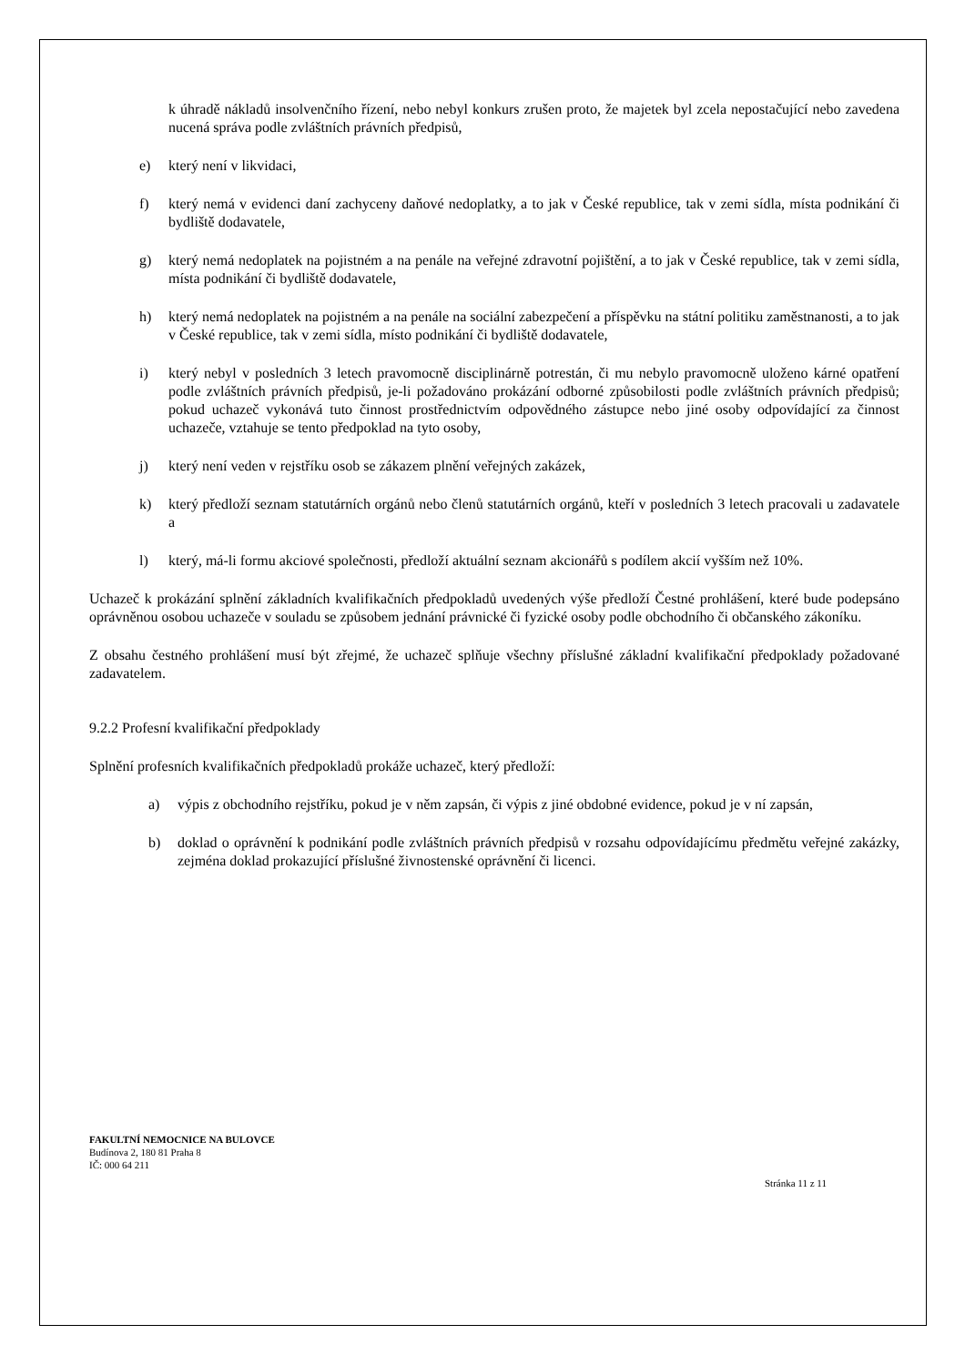k úhradě nákladů insolvenčního řízení, nebo nebyl konkurs zrušen proto, že majetek byl zcela nepostačující nebo zavedena nucená správa podle zvláštních právních předpisů,
e) který není v likvidaci,
f) který nemá v evidenci daní zachyceny daňové nedoplatky, a to jak v České republice, tak v zemi sídla, místa podnikání či bydliště dodavatele,
g) který nemá nedoplatek na pojistném a na penále na veřejné zdravotní pojištění, a to jak v České republice, tak v zemi sídla, místa podnikání či bydliště dodavatele,
h) který nemá nedoplatek na pojistném a na penále na sociální zabezpečení a příspěvku na státní politiku zaměstnanosti, a to jak v České republice, tak v zemi sídla, místo podnikání či bydliště dodavatele,
i) který nebyl v posledních 3 letech pravomocně disciplinárně potrestán, či mu nebylo pravomocně uloženo kárné opatření podle zvláštních právních předpisů, je-li požadováno prokázání odborné způsobilosti podle zvláštních právních předpisů; pokud uchazeč vykonává tuto činnost prostřednictvím odpovědného zástupce nebo jiné osoby odpovídající za činnost uchazeče, vztahuje se tento předpoklad na tyto osoby,
j) který není veden v rejstříku osob se zákazem plnění veřejných zakázek,
k) který předloží seznam statutárních orgánů nebo členů statutárních orgánů, kteří v posledních 3 letech pracovali u zadavatele a
l) který, má-li formu akciové společnosti, předloží aktuální seznam akcionářů s podílem akcií vyšším než 10%.
Uchazeč k prokázání splnění základních kvalifikačních předpokladů uvedených výše předloží Čestné prohlášení, které bude podepsáno oprávněnou osobou uchazeče v souladu se způsobem jednání právnické či fyzické osoby podle obchodního či občanského zákoníku.
Z obsahu čestného prohlášení musí být zřejmé, že uchazeč splňuje všechny příslušné základní kvalifikační předpoklady požadované zadavatelem.
9.2.2 Profesní kvalifikační předpoklady
Splnění profesních kvalifikačních předpokladů prokáže uchazeč, který předloží:
a) výpis z obchodního rejstříku, pokud je v něm zapsán, či výpis z jiné obdobné evidence, pokud je v ní zapsán,
b) doklad o oprávnění k podnikání podle zvláštních právních předpisů v rozsahu odpovídajícímu předmětu veřejné zakázky, zejména doklad prokazující příslušné živnostenské oprávnění či licenci.
FAKULTNÍ NEMOCNICE NA BULOVCE
Budínova 2, 180 81 Praha 8
IČ: 000 64 211
Stránka 11 z 11